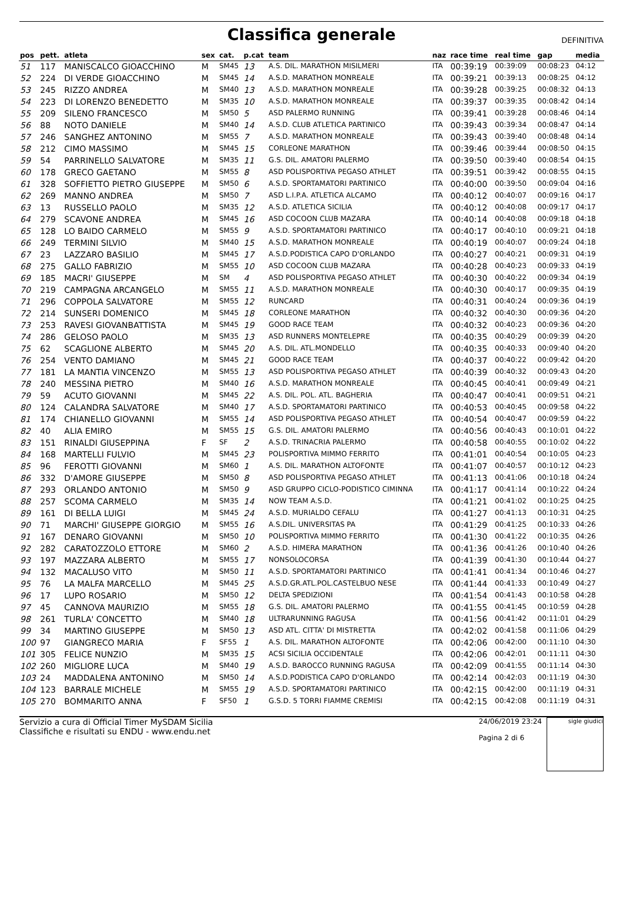Classifica generale
DEFINITIVA
| pos | pett. | atleta | sex | cat. | p.cat | team | naz | race time | real time | gap | media |
| --- | --- | --- | --- | --- | --- | --- | --- | --- | --- | --- | --- |
| 51 | 117 | MANISCALCO GIOACCHINO | M | SM45 | 13 | A.S. DIL. MARATHON MISILMERI | ITA | 00:39:19 | 00:39:09 | 00:08:23 | 04:12 |
| 52 | 224 | DI VERDE GIOACCHINO | M | SM45 | 14 | A.S.D. MARATHON MONREALE | ITA | 00:39:21 | 00:39:13 | 00:08:25 | 04:12 |
| 53 | 245 | RIZZO ANDREA | M | SM40 | 13 | A.S.D. MARATHON MONREALE | ITA | 00:39:28 | 00:39:25 | 00:08:32 | 04:13 |
| 54 | 223 | DI LORENZO BENEDETTO | M | SM35 | 10 | A.S.D. MARATHON MONREALE | ITA | 00:39:37 | 00:39:35 | 00:08:42 | 04:14 |
| 55 | 209 | SILENO FRANCESCO | M | SM50 | 5 | ASD PALERMO RUNNING | ITA | 00:39:41 | 00:39:28 | 00:08:46 | 04:14 |
| 56 | 88 | NOTO DANIELE | M | SM40 | 14 | A.S.D. CLUB ATLETICA PARTINICO | ITA | 00:39:43 | 00:39:34 | 00:08:47 | 04:14 |
| 57 | 246 | SANGHEZ ANTONINO | M | SM55 | 7 | A.S.D. MARATHON MONREALE | ITA | 00:39:43 | 00:39:40 | 00:08:48 | 04:14 |
| 58 | 212 | CIMO MASSIMO | M | SM45 | 15 | CORLEONE MARATHON | ITA | 00:39:46 | 00:39:44 | 00:08:50 | 04:15 |
| 59 | 54 | PARRINELLO SALVATORE | M | SM35 | 11 | G.S. DIL. AMATORI PALERMO | ITA | 00:39:50 | 00:39:40 | 00:08:54 | 04:15 |
| 60 | 178 | GRECO GAETANO | M | SM55 | 8 | ASD POLISPORTIVA PEGASO ATHLET | ITA | 00:39:51 | 00:39:42 | 00:08:55 | 04:15 |
| 61 | 328 | SOFFIETTO PIETRO GIUSEPPE | M | SM50 | 6 | A.S.D. SPORTAMATORI PARTINICO | ITA | 00:40:00 | 00:39:50 | 00:09:04 | 04:16 |
| 62 | 269 | MANNO ANDREA | M | SM50 | 7 | ASD L.I.P.A. ATLETICA ALCAMO | ITA | 00:40:12 | 00:40:07 | 00:09:16 | 04:17 |
| 63 | 13 | RUSSELLO PAOLO | M | SM35 | 12 | A.S.D. ATLETICA SICILIA | ITA | 00:40:12 | 00:40:08 | 00:09:17 | 04:17 |
| 64 | 279 | SCAVONE ANDREA | M | SM45 | 16 | ASD COCOON CLUB MAZARA | ITA | 00:40:14 | 00:40:08 | 00:09:18 | 04:18 |
| 65 | 128 | LO BAIDO CARMELO | M | SM55 | 9 | A.S.D. SPORTAMATORI PARTINICO | ITA | 00:40:17 | 00:40:10 | 00:09:21 | 04:18 |
| 66 | 249 | TERMINI SILVIO | M | SM40 | 15 | A.S.D. MARATHON MONREALE | ITA | 00:40:19 | 00:40:07 | 00:09:24 | 04:18 |
| 67 | 23 | LAZZARO BASILIO | M | SM45 | 17 | A.S.D.PODISTICA CAPO D'ORLANDO | ITA | 00:40:27 | 00:40:21 | 00:09:31 | 04:19 |
| 68 | 275 | GALLO FABRIZIO | M | SM55 | 10 | ASD COCOON CLUB MAZARA | ITA | 00:40:28 | 00:40:23 | 00:09:33 | 04:19 |
| 69 | 185 | MACRI' GIUSEPPE | M | SM | 4 | ASD POLISPORTIVA PEGASO ATHLET | ITA | 00:40:30 | 00:40:22 | 00:09:34 | 04:19 |
| 70 | 219 | CAMPAGNA ARCANGELO | M | SM55 | 11 | A.S.D. MARATHON MONREALE | ITA | 00:40:30 | 00:40:17 | 00:09:35 | 04:19 |
| 71 | 296 | COPPOLA SALVATORE | M | SM55 | 12 | RUNCARD | ITA | 00:40:31 | 00:40:24 | 00:09:36 | 04:19 |
| 72 | 214 | SUNSERI DOMENICO | M | SM45 | 18 | CORLEONE MARATHON | ITA | 00:40:32 | 00:40:30 | 00:09:36 | 04:20 |
| 73 | 253 | RAVESI GIOVANBATTISTA | M | SM45 | 19 | GOOD RACE TEAM | ITA | 00:40:32 | 00:40:23 | 00:09:36 | 04:20 |
| 74 | 286 | GELOSO PAOLO | M | SM35 | 13 | ASD RUNNERS MONTELEPRE | ITA | 00:40:35 | 00:40:29 | 00:09:39 | 04:20 |
| 75 | 62 | SCAGLIONE ALBERTO | M | SM45 | 20 | A.S. DIL. ATL.MONDELLO | ITA | 00:40:35 | 00:40:33 | 00:09:40 | 04:20 |
| 76 | 254 | VENTO DAMIANO | M | SM45 | 21 | GOOD RACE TEAM | ITA | 00:40:37 | 00:40:22 | 00:09:42 | 04:20 |
| 77 | 181 | LA MANTIA VINCENZO | M | SM55 | 13 | ASD POLISPORTIVA PEGASO ATHLET | ITA | 00:40:39 | 00:40:32 | 00:09:43 | 04:20 |
| 78 | 240 | MESSINA PIETRO | M | SM40 | 16 | A.S.D. MARATHON MONREALE | ITA | 00:40:45 | 00:40:41 | 00:09:49 | 04:21 |
| 79 | 59 | ACUTO GIOVANNI | M | SM45 | 22 | A.S. DIL. POL. ATL. BAGHERIA | ITA | 00:40:47 | 00:40:41 | 00:09:51 | 04:21 |
| 80 | 124 | CALANDRA SALVATORE | M | SM40 | 17 | A.S.D. SPORTAMATORI PARTINICO | ITA | 00:40:53 | 00:40:45 | 00:09:58 | 04:22 |
| 81 | 174 | CHIANELLO GIOVANNI | M | SM55 | 14 | ASD POLISPORTIVA PEGASO ATHLET | ITA | 00:40:54 | 00:40:47 | 00:09:59 | 04:22 |
| 82 | 40 | ALIA EMIRO | M | SM55 | 15 | G.S. DIL. AMATORI PALERMO | ITA | 00:40:56 | 00:40:43 | 00:10:01 | 04:22 |
| 83 | 151 | RINALDI GIUSEPPINA | F | SF | 2 | A.S.D. TRINACRIA PALERMO | ITA | 00:40:58 | 00:40:55 | 00:10:02 | 04:22 |
| 84 | 168 | MARTELLI FULVIO | M | SM45 | 23 | POLISPORTIVA MIMMO FERRITO | ITA | 00:41:01 | 00:40:54 | 00:10:05 | 04:23 |
| 85 | 96 | FEROTTI GIOVANNI | M | SM60 | 1 | A.S. DIL. MARATHON ALTOFONTE | ITA | 00:41:07 | 00:40:57 | 00:10:12 | 04:23 |
| 86 | 332 | D'AMORE GIUSEPPE | M | SM50 | 8 | ASD POLISPORTIVA PEGASO ATHLET | ITA | 00:41:13 | 00:41:06 | 00:10:18 | 04:24 |
| 87 | 293 | ORLANDO ANTONIO | M | SM50 | 9 | ASD GRUPPO CICLO-PODISTICO CIMINNA | ITA | 00:41:17 | 00:41:14 | 00:10:22 | 04:24 |
| 88 | 257 | SCOMA CARMELO | M | SM35 | 14 | NOW TEAM A.S.D. | ITA | 00:41:21 | 00:41:02 | 00:10:25 | 04:25 |
| 89 | 161 | DI BELLA LUIGI | M | SM45 | 24 | A.S.D. MURIALDO CEFALU | ITA | 00:41:27 | 00:41:13 | 00:10:31 | 04:25 |
| 90 | 71 | MARCHI' GIUSEPPE GIORGIO | M | SM55 | 16 | A.S.DIL. UNIVERSITAS PA | ITA | 00:41:29 | 00:41:25 | 00:10:33 | 04:26 |
| 91 | 167 | DENARO GIOVANNI | M | SM50 | 10 | POLISPORTIVA MIMMO FERRITO | ITA | 00:41:30 | 00:41:22 | 00:10:35 | 04:26 |
| 92 | 282 | CARATOZZOLO ETTORE | M | SM60 | 2 | A.S.D. HIMERA MARATHON | ITA | 00:41:36 | 00:41:26 | 00:10:40 | 04:26 |
| 93 | 197 | MAZZARA ALBERTO | M | SM55 | 17 | NONSOLOCORSA | ITA | 00:41:39 | 00:41:30 | 00:10:44 | 04:27 |
| 94 | 132 | MACALUSO VITO | M | SM50 | 11 | A.S.D. SPORTAMATORI PARTINICO | ITA | 00:41:41 | 00:41:34 | 00:10:46 | 04:27 |
| 95 | 76 | LA MALFA MARCELLO | M | SM45 | 25 | A.S.D.GR.ATL.POL.CASTELBUO NESE | ITA | 00:41:44 | 00:41:33 | 00:10:49 | 04:27 |
| 96 | 17 | LUPO ROSARIO | M | SM50 | 12 | DELTA SPEDIZIONI | ITA | 00:41:54 | 00:41:43 | 00:10:58 | 04:28 |
| 97 | 45 | CANNOVA MAURIZIO | M | SM55 | 18 | G.S. DIL. AMATORI PALERMO | ITA | 00:41:55 | 00:41:45 | 00:10:59 | 04:28 |
| 98 | 261 | TURLA' CONCETTO | M | SM40 | 18 | ULTRARUNNING RAGUSA | ITA | 00:41:56 | 00:41:42 | 00:11:01 | 04:29 |
| 99 | 34 | MARTINO GIUSEPPE | M | SM50 | 13 | ASD ATL. CITTA' DI MISTRETTA | ITA | 00:42:02 | 00:41:58 | 00:11:06 | 04:29 |
| 100 | 97 | GIANGRECO MARIA | F | SF55 | 1 | A.S. DIL. MARATHON ALTOFONTE | ITA | 00:42:06 | 00:42:00 | 00:11:10 | 04:30 |
| 101 | 305 | FELICE NUNZIO | M | SM35 | 15 | ACSI SICILIA OCCIDENTALE | ITA | 00:42:06 | 00:42:01 | 00:11:11 | 04:30 |
| 102 | 260 | MIGLIORE LUCA | M | SM40 | 19 | A.S.D. BAROCCO RUNNING RAGUSA | ITA | 00:42:09 | 00:41:55 | 00:11:14 | 04:30 |
| 103 | 24 | MADDALENA ANTONINO | M | SM50 | 14 | A.S.D.PODISTICA CAPO D'ORLANDO | ITA | 00:42:14 | 00:42:03 | 00:11:19 | 04:30 |
| 104 | 123 | BARRALE MICHELE | M | SM55 | 19 | A.S.D. SPORTAMATORI PARTINICO | ITA | 00:42:15 | 00:42:00 | 00:11:19 | 04:31 |
| 105 | 270 | BOMMARITO ANNA | F | SF50 | 1 | G.S.D. 5 TORRI FIAMME CREMISI | ITA | 00:42:15 | 00:42:08 | 00:11:19 | 04:31 |
Servizio a cura di Official Timer MySDAM Sicilia
Classifiche e risultati su ENDU - www.endu.net
24/06/2019 23:24
Pagina 2 di 6
sigle giudici